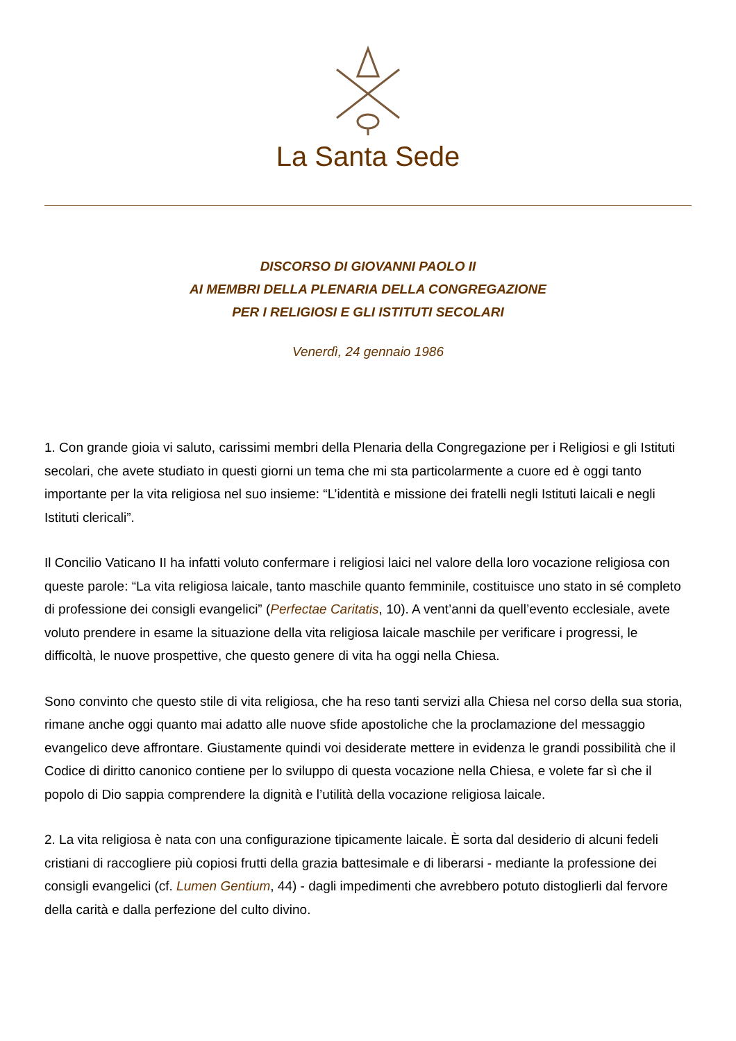La Santa Sede
DISCORSO DI GIOVANNI PAOLO II
AI MEMBRI DELLA PLENARIA DELLA CONGREGAZIONE
PER I RELIGIOSI E GLI ISTITUTI SECOLARI
Venerdì, 24 gennaio 1986
1. Con grande gioia vi saluto, carissimi membri della Plenaria della Congregazione per i Religiosi e gli Istituti secolari, che avete studiato in questi giorni un tema che mi sta particolarmente a cuore ed è oggi tanto importante per la vita religiosa nel suo insieme: “L’identità e missione dei fratelli negli Istituti laicali e negli Istituti clericali”.
Il Concilio Vaticano II ha infatti voluto confermare i religiosi laici nel valore della loro vocazione religiosa con queste parole: “La vita religiosa laicale, tanto maschile quanto femminile, costituisce uno stato in sé completo di professione dei consigli evangelici” (Perfectae Caritatis, 10). A vent’anni da quell’evento ecclesiale, avete voluto prendere in esame la situazione della vita religiosa laicale maschile per verificare i progressi, le difficoltà, le nuove prospettive, che questo genere di vita ha oggi nella Chiesa.
Sono convinto che questo stile di vita religiosa, che ha reso tanti servizi alla Chiesa nel corso della sua storia, rimane anche oggi quanto mai adatto alle nuove sfide apostoliche che la proclamazione del messaggio evangelico deve affrontare. Giustamente quindi voi desiderate mettere in evidenza le grandi possibilità che il Codice di diritto canonico contiene per lo sviluppo di questa vocazione nella Chiesa, e volete far sì che il popolo di Dio sappia comprendere la dignità e l’utilità della vocazione religiosa laicale.
2. La vita religiosa è nata con una configurazione tipicamente laicale. È sorta dal desiderio di alcuni fedeli cristiani di raccogliere più copiosi frutti della grazia battesimale e di liberarsi - mediante la professione dei consigli evangelici (cf. Lumen Gentium, 44) - dagli impedimenti che avrebbero potuto distoglierli dal fervore della carità e dalla perfezione del culto divino.